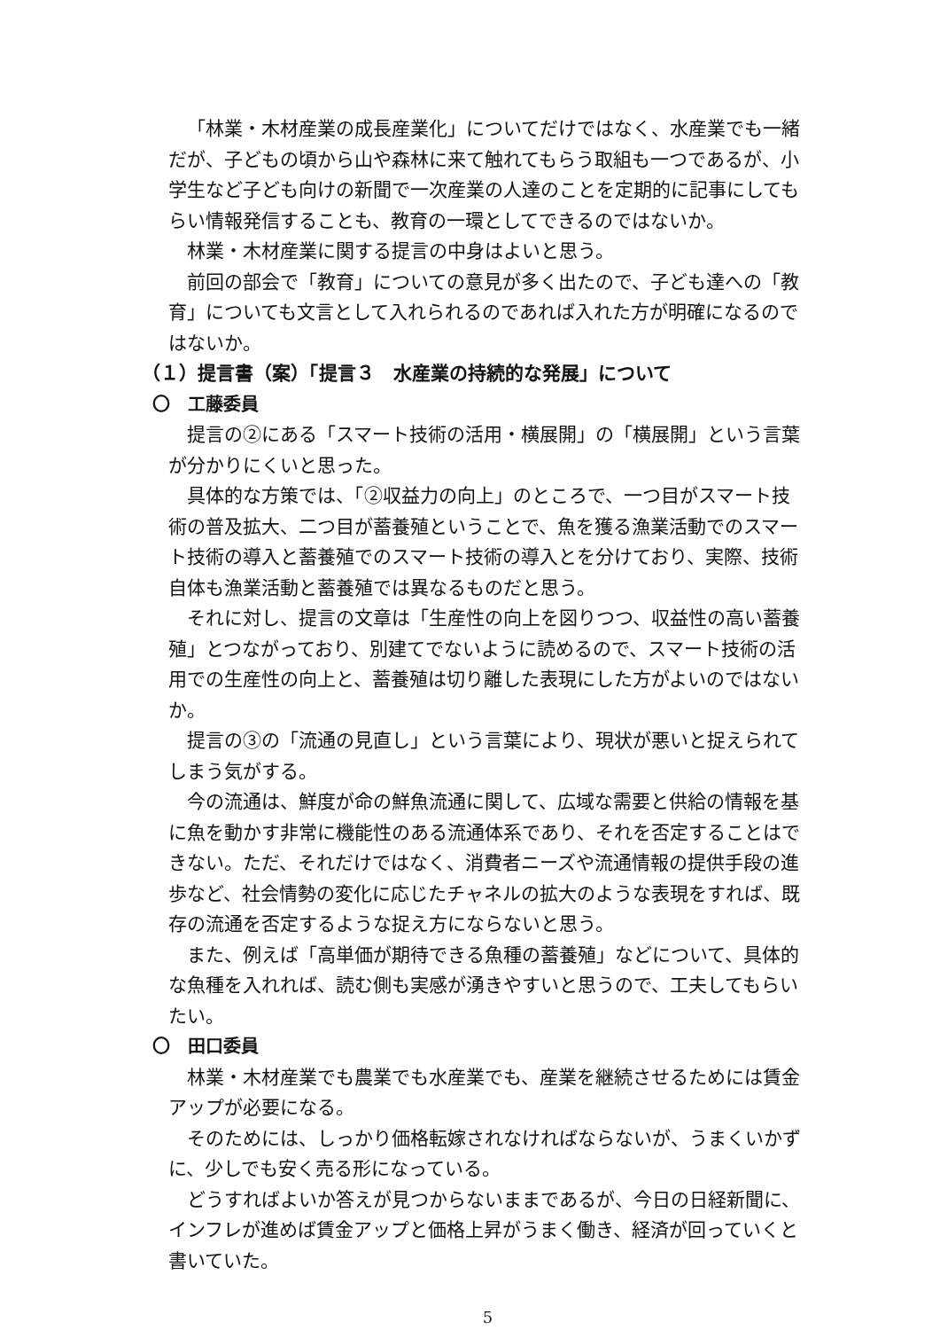「林業・木材産業の成長産業化」についてだけではなく、水産業でも一緒だが、子どもの頃から山や森林に来て触れてもらう取組も一つであるが、小学生など子ども向けの新聞で一次産業の人達のことを定期的に記事にしてもらい情報発信することも、教育の一環としてできるのではないか。
林業・木材産業に関する提言の中身はよいと思う。
前回の部会で「教育」についての意見が多く出たので、子ども達への「教育」についても文言として入れられるのであれば入れた方が明確になるのではないか。
（１）提言書（案）「提言３　水産業の持続的な発展」について
〇　工藤委員
提言の②にある「スマート技術の活用・横展開」の「横展開」という言葉が分かりにくいと思った。
具体的な方策では、「②収益力の向上」のところで、一つ目がスマート技術の普及拡大、二つ目が蓄養殖ということで、魚を獲る漁業活動でのスマート技術の導入と蓄養殖でのスマート技術の導入とを分けており、実際、技術自体も漁業活動と蓄養殖では異なるものだと思う。
それに対し、提言の文章は「生産性の向上を図りつつ、収益性の高い蓄養殖」とつながっており、別建てでないように読めるので、スマート技術の活用での生産性の向上と、蓄養殖は切り離した表現にした方がよいのではないか。
提言の③の「流通の見直し」という言葉により、現状が悪いと捉えられてしまう気がする。
今の流通は、鮮度が命の鮮魚流通に関して、広域な需要と供給の情報を基に魚を動かす非常に機能性のある流通体系であり、それを否定することはできない。ただ、それだけではなく、消費者ニーズや流通情報の提供手段の進歩など、社会情勢の変化に応じたチャネルの拡大のような表現をすれば、既存の流通を否定するような捉え方にならないと思う。
また、例えば「高単価が期待できる魚種の蓄養殖」などについて、具体的な魚種を入れれば、読む側も実感が湧きやすいと思うので、工夫してもらいたい。
〇　田口委員
林業・木材産業でも農業でも水産業でも、産業を継続させるためには賃金アップが必要になる。
そのためには、しっかり価格転嫁されなければならないが、うまくいかずに、少しでも安く売る形になっている。
どうすればよいか答えが見つからないままであるが、今日の日経新聞に、インフレが進めば賃金アップと価格上昇がうまく働き、経済が回っていくと書いていた。
5